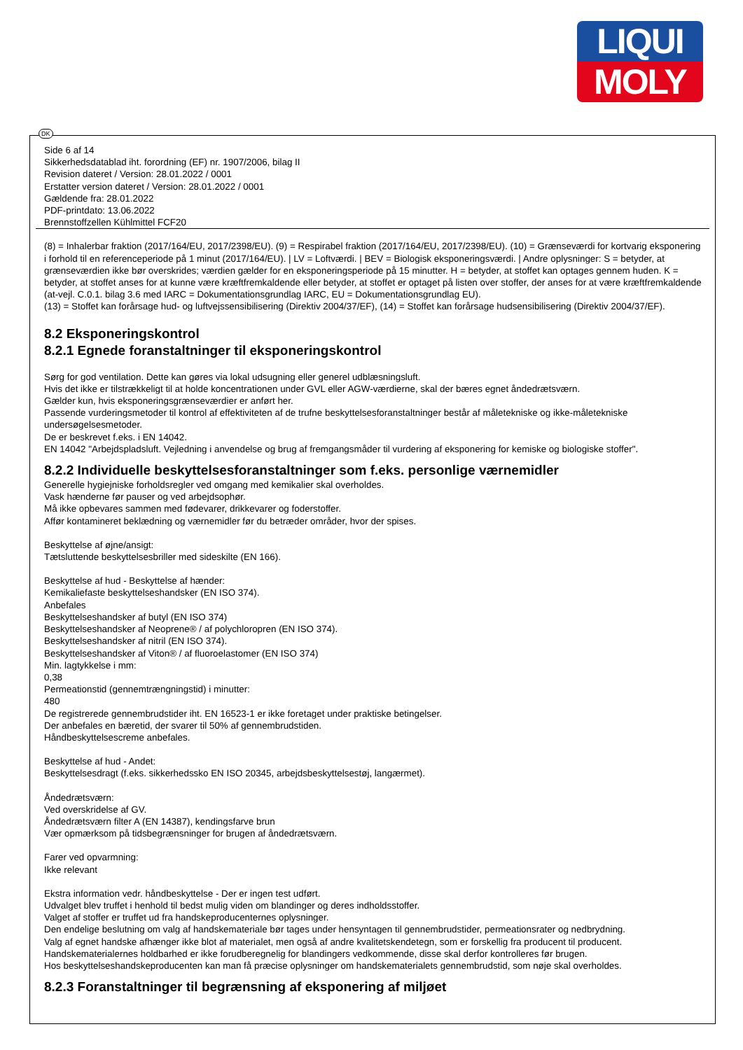LIQUI
MOLY
DK
Side 6 af 14
Sikkerhedsdatablad iht. forordning (EF) nr. 1907/2006, bilag II
Revision dateret / Version: 28.01.2022 / 0001
Erstatter version dateret / Version: 28.01.2022 / 0001
Gældende fra: 28.01.2022
PDF-printdato: 13.06.2022
Brennstoffzellen Kühlmittel FCF20
(8) = Inhalerbar fraktion (2017/164/EU, 2017/2398/EU). (9) = Respirabel fraktion (2017/164/EU, 2017/2398/EU). (10) = Grænseværdi for kortvarig eksponering i forhold til en referenceperiode på 1 minut (2017/164/EU). | LV = Loftværdi. | BEV = Biologisk eksponeringsværdi. | Andre oplysninger: S = betyder, at grænseværdien ikke bør overskrides; værdien gælder for en eksponeringsperiode på 15 minutter. H = betyder, at stoffet kan optages gennem huden. K = betyder, at stoffet anses for at kunne være kræftfremkaldende eller betyder, at stoffet er optaget på listen over stoffer, der anses for at være kræftfremkaldende (at-vejl. C.0.1. bilag 3.6 med IARC = Dokumentationsgrundlag IARC, EU = Dokumentationsgrundlag EU).
(13) = Stoffet kan forårsage hud- og luftvejssensibilisering (Direktiv 2004/37/EF), (14) = Stoffet kan forårsage hudsensibilisering (Direktiv 2004/37/EF).
8.2 Eksponeringskontrol
8.2.1 Egnede foranstaltninger til eksponeringskontrol
Sørg for god ventilation. Dette kan gøres via lokal udsugning eller generel udblæsningsluft.
Hvis det ikke er tilstrækkeligt til at holde koncentrationen under GVL eller AGW-værdierne, skal der bæres egnet åndedrætsværn.
Gælder kun, hvis eksponeringsgrænseværdier er anført her.
Passende vurderingsmetoder til kontrol af effektiviteten af de trufne beskyttelsesforanstaltninger består af måletekniske og ikke-måletekniske undersøgelsesmetoder.
De er beskrevet f.eks. i EN 14042.
EN 14042 "Arbejdspladsluft. Vejledning i anvendelse og brug af fremgangsmåder til vurdering af eksponering for kemiske og biologiske stoffer".
8.2.2 Individuelle beskyttelsesforanstaltninger som f.eks. personlige værnemidler
Generelle hygiejniske forholdsregler ved omgang med kemikalier skal overholdes.
Vask hænderne før pauser og ved arbejdsophør.
Må ikke opbevares sammen med fødevarer, drikkevarer og foderstoffer.
Affør kontamineret beklædning og værnemidler før du betræder områder, hvor der spises.
Beskyttelse af øjne/ansigt:
Tætsluttende beskyttelsesbriller med sideskilte (EN 166).
Beskyttelse af hud - Beskyttelse af hænder:
Kemikaliefaste beskyttelseshandsker (EN ISO 374).
Anbefales
Beskyttelseshandsker af butyl (EN ISO 374)
Beskyttelseshandsker af Neoprene® / af polychloropren (EN ISO 374).
Beskyttelseshandsker af nitril (EN ISO 374).
Beskyttelseshandsker af Viton® / af fluoroelastomer (EN ISO 374)
Min. lagtykkelse i mm:
0,38
Permeationstid (gennemtrængningstid) i minutter:
480
De registrerede gennembrudstider iht. EN 16523-1 er ikke foretaget under praktiske betingelser.
Der anbefales en bæretid, der svarer til 50% af gennembrudstiden.
Håndbeskyttelsescreme anbefales.
Beskyttelse af hud - Andet:
Beskyttelsesdragt (f.eks. sikkerhedssko EN ISO 20345, arbejdsbeskyttelsestøj, langærmet).
Åndedrætsværn:
Ved overskridelse af GV.
Åndedrætsværn filter A (EN 14387), kendingsfarve brun
Vær opmærksom på tidsbegrænsninger for brugen af åndedrætsværn.
Farer ved opvarmning:
Ikke relevant
Ekstra information vedr. håndbeskyttelse - Der er ingen test udført.
Udvalget blev truffet i henhold til bedst mulig viden om blandinger og deres indholdsstoffer.
Valget af stoffer er truffet ud fra handskeproducenternes oplysninger.
Den endelige beslutning om valg af handskemateriale bør tages under hensyntagen til gennembrudstider, permeationsrater og nedbrydning.
Valg af egnet handske afhænger ikke blot af materialet, men også af andre kvalitetskendetegn, som er forskellig fra producent til producent.
Handskematerialernes holdbarhed er ikke forudberegnelig for blandingers vedkommende, disse skal derfor kontrolleres før brugen.
Hos beskyttelseshandskeproducenten kan man få præcise oplysninger om handskematerialets gennembrudstid, som nøje skal overholdes.
8.2.3 Foranstaltninger til begrænsning af eksponering af miljøet